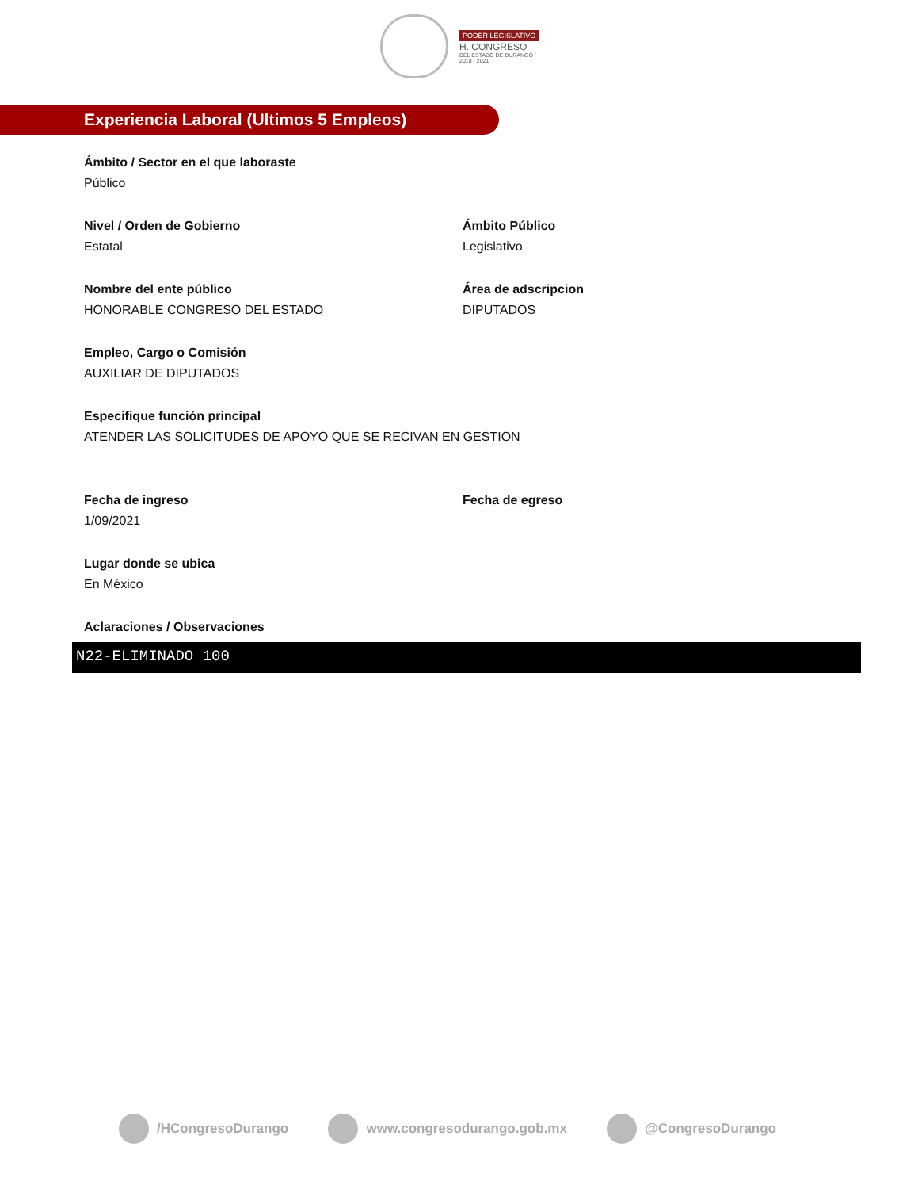PODER LEGISLATIVO
H. CONGRESO
DEL ESTADO DE DURANGO
2018 - 2021
Experiencia Laboral (Ultimos 5 Empleos)
Ámbito / Sector en el que laboraste
Público
Nivel / Orden de Gobierno
Estatal
Ámbito Público
Legislativo
Nombre del ente público
HONORABLE CONGRESO DEL ESTADO
Área de adscripcion
DIPUTADOS
Empleo, Cargo o Comisión
AUXILIAR DE DIPUTADOS
Especifique función principal
ATENDER LAS SOLICITUDES DE APOYO QUE SE RECIVAN EN GESTION
Fecha de ingreso
1/09/2021
Fecha de egreso
Lugar donde se ubica
En México
Aclaraciones / Observaciones
N22-ELIMINADO 100
/HCongresoDurango www.congresodurango.gob.mx @CongresoDurango